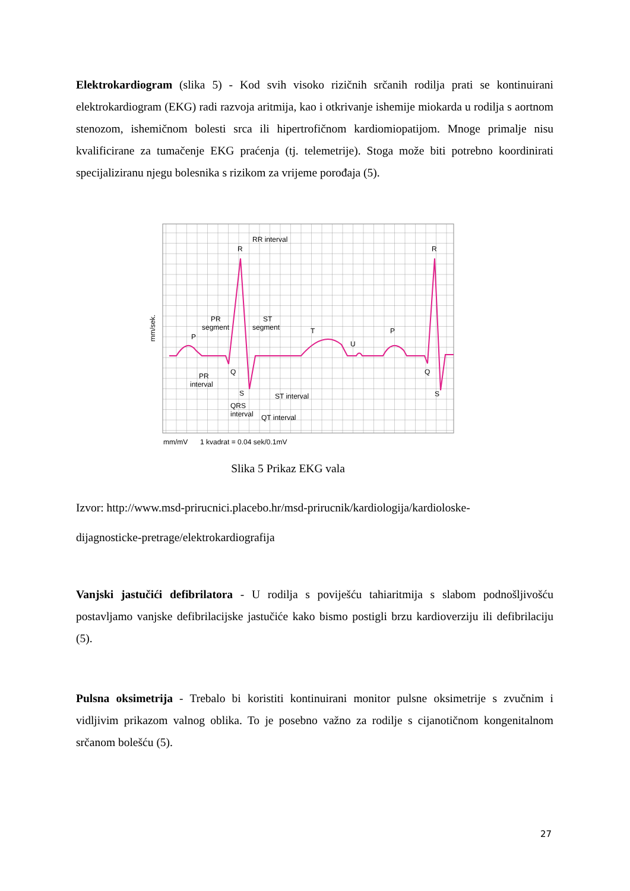Elektrokardiogram (slika 5) - Kod svih visoko rizičnih srčanih rodilja prati se kontinuirani elektrokardiogram (EKG) radi razvoja aritmija, kao i otkrivanje ishemije miokarda u rodilja s aortnom stenozom, ishemičnom bolesti srca ili hipertrofičnom kardiomiopatijom. Mnoge primalje nisu kvalificirane za tumačenje EKG praćenja (tj. telemetrije). Stoga može biti potrebno koordinirati specijaliziranu njegu bolesnika s rizikom za vrijeme porođaja (5).
RR interval
R
R
PR
segment
ST
segment
P
T
U
P
Q
Q
S
S
PR
interval
ST interval
QRS
interval
QT interval
mm/mV
1 kvadrat = 0.04 sek/0.1mV
mm/sek.
Slika 5 Prikaz EKG vala
Izvor: http://www.msd-prirucnici.placebo.hr/msd-prirucnik/kardiologija/kardioloske-
dijagnosticke-pretrage/elektrokardiografija
Vanjski jastučići defibrilatora - U rodilja s poviješću tahiaritmija s slabom podnošljivošću postavljamo vanjske defibrilacijske jastučiće kako bismo postigli brzu kardioverziju ili defibrilaciju (5).
Pulsna oksimetrija - Trebalo bi koristiti kontinuirani monitor pulsne oksimetrije s zvučnim i vidljivim prikazom valnog oblika. To je posebno važno za rodilje s cijanotičnom kongenitalnom srčanom bolešću (5).
27